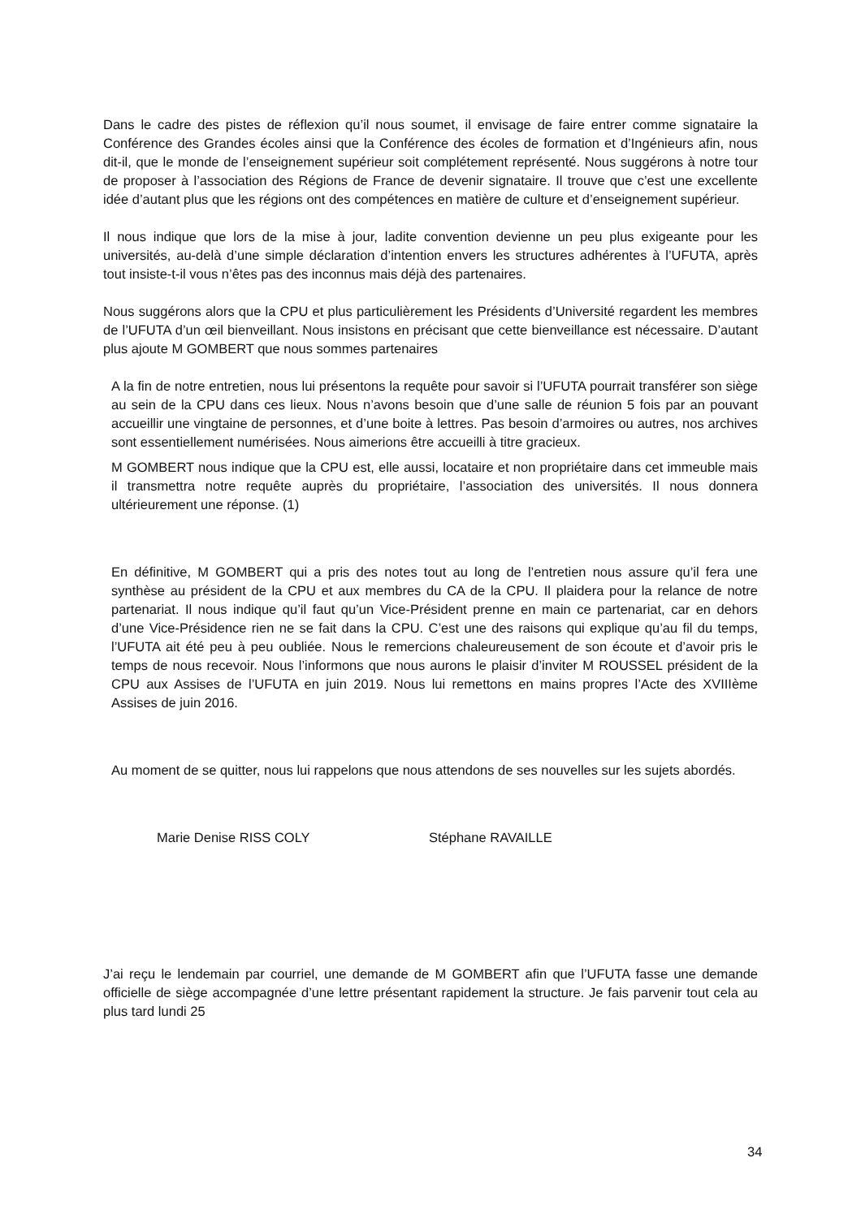Dans le cadre des pistes de réflexion qu’il nous soumet, il envisage de faire entrer comme signataire la Conférence des Grandes écoles ainsi que la Conférence des écoles de formation et d’Ingénieurs afin, nous dit-il, que le monde de l’enseignement supérieur soit complétement représenté. Nous suggérons à notre tour de proposer à l’association des Régions de France de devenir signataire. Il trouve que c’est une excellente idée d’autant plus que les régions ont des compétences en matière de culture et d’enseignement supérieur.
Il nous indique que lors de la mise à jour, ladite convention devienne un peu plus exigeante pour les universités, au-delà d’une simple déclaration d’intention envers les structures adhérentes à l’UFUTA, après tout insiste-t-il vous n’êtes pas des inconnus mais déjà des partenaires.
Nous suggérons alors que la CPU et plus particulièrement les Présidents d’Université regardent les membres de l’UFUTA d’un œil bienveillant. Nous insistons en précisant que cette bienveillance est nécessaire. D’autant plus ajoute M GOMBERT que nous sommes partenaires
A la fin de notre entretien, nous lui présentons la requête pour savoir si l’UFUTA pourrait transférer son siège au sein de la CPU dans ces lieux. Nous n’avons besoin que d’une salle de réunion 5 fois par an pouvant accueillir une vingtaine de personnes, et d’une boite à lettres. Pas besoin d’armoires ou autres, nos archives sont essentiellement numérisées. Nous aimerions être accueilli à titre gracieux.
M GOMBERT nous indique que la CPU est, elle aussi, locataire et non propriétaire dans cet immeuble mais il transmettra notre requête auprès du propriétaire, l’association des universités. Il nous donnera ultérieurement une réponse. (1)
En définitive, M GOMBERT qui a pris des notes tout au long de l’entretien nous assure qu’il fera une synthèse au président de la CPU et aux membres du CA de la CPU. Il plaidera pour la relance de notre partenariat. Il nous indique qu’il faut qu’un Vice-Président prenne en main ce partenariat, car en dehors d’une Vice-Présidence rien ne se fait dans la CPU. C’est une des raisons qui explique qu’au fil du temps, l’UFUTA ait été peu à peu oubliée. Nous le remercions chaleureusement de son écoute et d’avoir pris le temps de nous recevoir. Nous l’informons que nous aurons le plaisir d’inviter M ROUSSEL président de la CPU aux Assises de l’UFUTA en juin 2019. Nous lui remettons en mains propres l’Acte des XVIIIème Assises de juin 2016.
Au moment de se quitter, nous lui rappelons que nous attendons de ses nouvelles sur les sujets abordés.
Marie Denise RISS COLY Stéphane RAVAILLE
J’ai reçu le lendemain par courriel, une demande de M GOMBERT afin que l’UFUTA fasse une demande officielle de siège accompagnée d’une lettre présentant rapidement la structure. Je fais parvenir tout cela au plus tard lundi 25
34